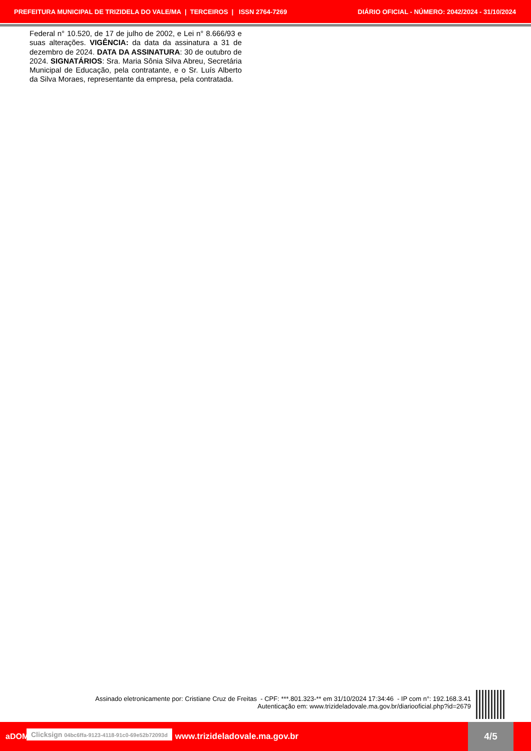PREFEITURA MUNICIPAL DE TRIZIDELA DO VALE/MA | TERCEIROS | ISSN 2764-7269 DIÁRIO OFICIAL - NÚMERO: 2042/2024 - 31/10/2024
Federal n° 10.520, de 17 de julho de 2002, e Lei n° 8.666/93 e suas alterações. VIGÊNCIA: da data da assinatura a 31 de dezembro de 2024. DATA DA ASSINATURA: 30 de outubro de 2024. SIGNATÁRIOS: Sra. Maria Sônia Silva Abreu, Secretária Municipal de Educação, pela contratante, e o Sr. Luís Alberto da Silva Moraes, representante da empresa, pela contratada.
Assinado eletronicamente por: Cristiane Cruz de Freitas - CPF: ***.801.323-** em 31/10/2024 17:34:46 - IP com n°: 192.168.3.41
Autenticação em: www.trizideladovale.ma.gov.br/diariooficial.php?id=2679
aDOM Clicksign 04bc6ffa-9123-4118-91c0-69e52b72093d www.trizideladovale.ma.gov.br
4/5